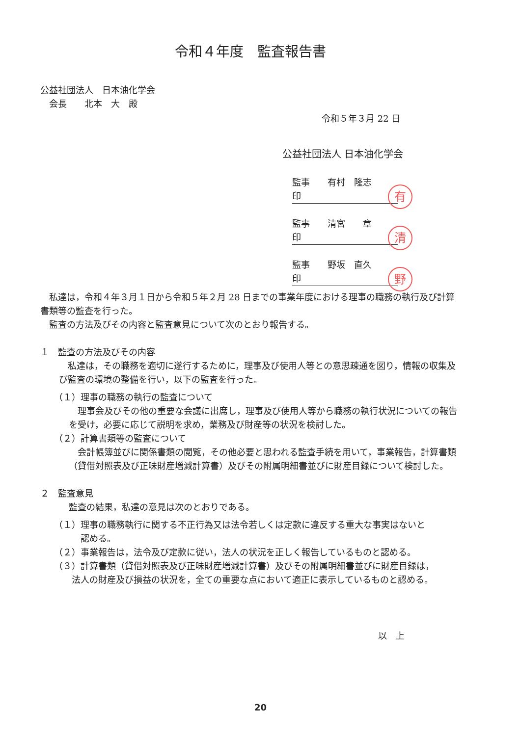令和４年度　監査報告書
公益社団法人　日本油化学会
　会長　　北本　大　殿
令和５年３月 22 日
公益社団法人 日本油化学会
監事　　有村　隆志　　印 有
監事　　清宮　　章　　印 清
監事　　野坂　直久　　印 野
　私達は，令和４年３月１日から令和５年２月 28 日までの事業年度における理事の職務の執行及び計算書類等の監査を行った。
　監査の方法及びその内容と監査意見について次のとおり報告する。
１　監査の方法及びその内容
　私達は，その職務を適切に遂行するために，理事及び使用人等との意思疎通を図り，情報の収集及び監査の環境の整備を行い，以下の監査を行った。
（１）理事の職務の執行の監査について
　理事会及びその他の重要な会議に出席し，理事及び使用人等から職務の執行状況についての報告を受け，必要に応じて説明を求め，業務及び財産等の状況を検討した。
（２）計算書類等の監査について
　会計帳簿並びに関係書類の閲覧，その他必要と思われる監査手続を用いて，事業報告，計算書類（貸借対照表及び正味財産増減計算書）及びその附属明細書並びに財産目録について検討した。
２　監査意見
監査の結果，私達の意見は次のとおりである。
（１）理事の職務執行に関する不正行為又は法令若しくは定款に違反する重大な事実はないと
　　　認める。
（２）事業報告は，法令及び定款に従い，法人の状況を正しく報告しているものと認める。
（３）計算書類（貸借対照表及び正味財産増減計算書）及びその附属明細書並びに財産目録は，
　　法人の財産及び損益の状況を，全ての重要な点において適正に表示しているものと認める。
以　上
20